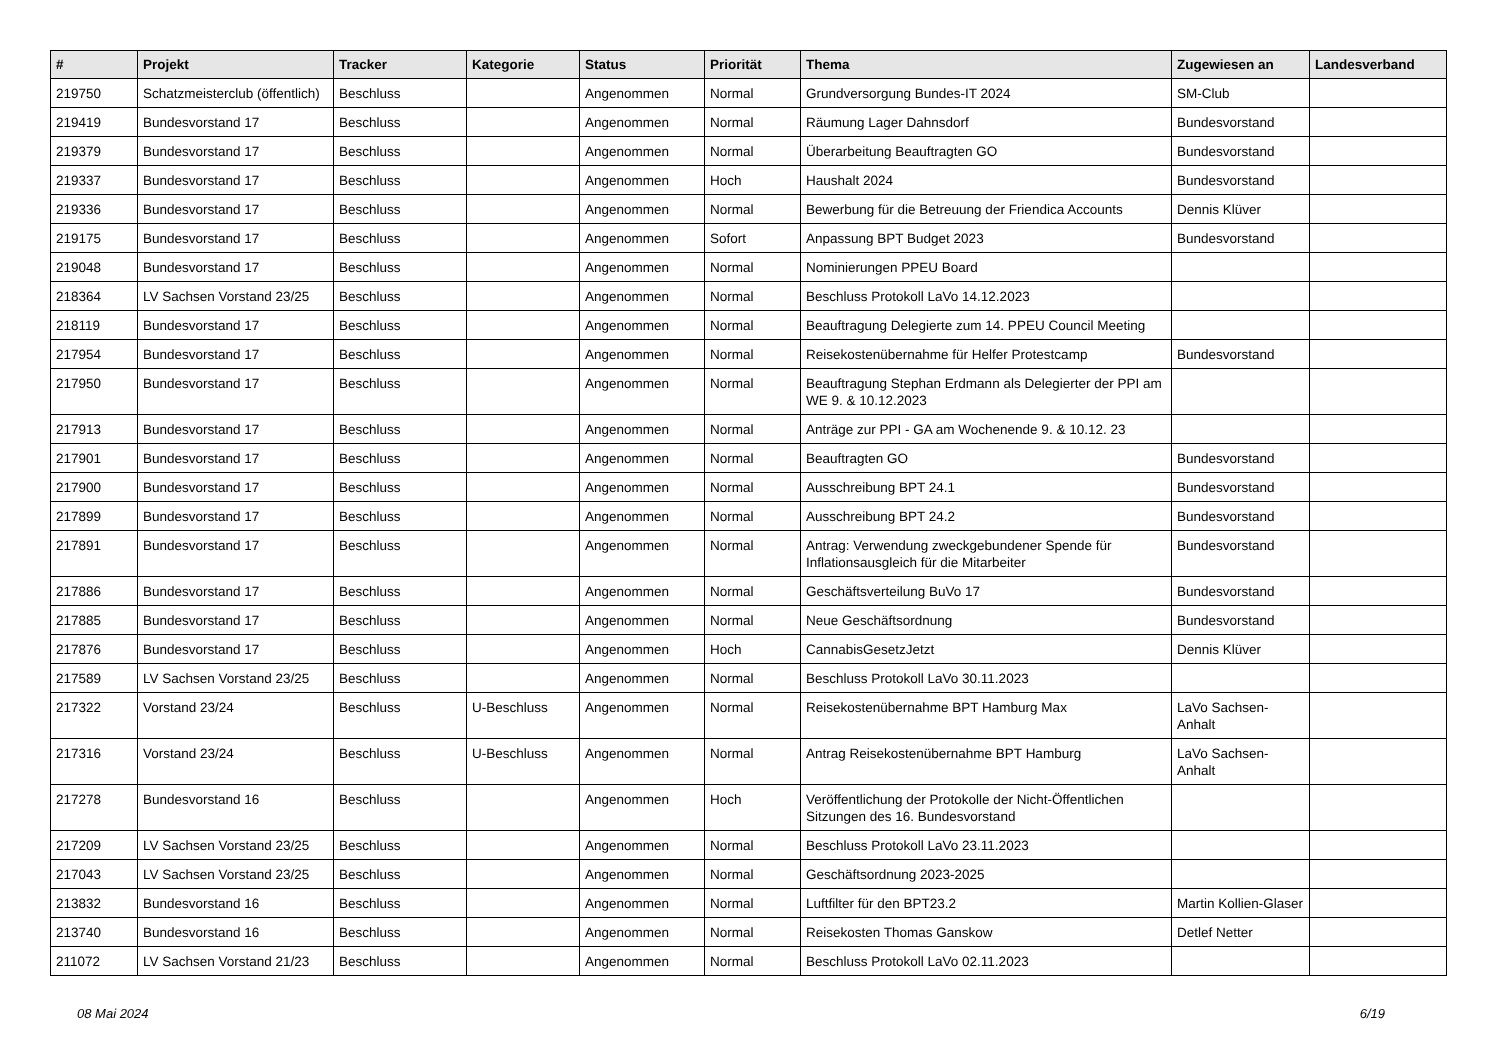| # | Projekt | Tracker | Kategorie | Status | Priorität | Thema | Zugewiesen an | Landesverband |
| --- | --- | --- | --- | --- | --- | --- | --- | --- |
| 219750 | Schatzmeisterclub (öffentlich) | Beschluss | | Angenommen | Normal | Grundversorgung Bundes-IT 2024 | SM-Club | |
| 219419 | Bundesvorstand 17 | Beschluss | | Angenommen | Normal | Räumung Lager Dahnsdorf | Bundesvorstand | |
| 219379 | Bundesvorstand 17 | Beschluss | | Angenommen | Normal | Überarbeitung Beauftragten GO | Bundesvorstand | |
| 219337 | Bundesvorstand 17 | Beschluss | | Angenommen | Hoch | Haushalt 2024 | Bundesvorstand | |
| 219336 | Bundesvorstand 17 | Beschluss | | Angenommen | Normal | Bewerbung für die Betreuung der Friendica Accounts | Dennis Klüver | |
| 219175 | Bundesvorstand 17 | Beschluss | | Angenommen | Sofort | Anpassung BPT Budget 2023 | Bundesvorstand | |
| 219048 | Bundesvorstand 17 | Beschluss | | Angenommen | Normal | Nominierungen PPEU Board | | |
| 218364 | LV Sachsen Vorstand 23/25 | Beschluss | | Angenommen | Normal | Beschluss Protokoll LaVo 14.12.2023 | | |
| 218119 | Bundesvorstand 17 | Beschluss | | Angenommen | Normal | Beauftragung Delegierte zum 14. PPEU Council Meeting | | |
| 217954 | Bundesvorstand 17 | Beschluss | | Angenommen | Normal | Reisekostenübernahme für Helfer Protestcamp | Bundesvorstand | |
| 217950 | Bundesvorstand 17 | Beschluss | | Angenommen | Normal | Beauftragung Stephan Erdmann als Delegierter der PPI am WE 9. & 10.12.2023 | | |
| 217913 | Bundesvorstand 17 | Beschluss | | Angenommen | Normal | Anträge zur PPI - GA am Wochenende 9. & 10.12. 23 | | |
| 217901 | Bundesvorstand 17 | Beschluss | | Angenommen | Normal | Beauftragten GO | Bundesvorstand | |
| 217900 | Bundesvorstand 17 | Beschluss | | Angenommen | Normal | Ausschreibung BPT 24.1 | Bundesvorstand | |
| 217899 | Bundesvorstand 17 | Beschluss | | Angenommen | Normal | Ausschreibung BPT 24.2 | Bundesvorstand | |
| 217891 | Bundesvorstand 17 | Beschluss | | Angenommen | Normal | Antrag: Verwendung zweckgebundener Spende für Inflationsausgleich für die Mitarbeiter | Bundesvorstand | |
| 217886 | Bundesvorstand 17 | Beschluss | | Angenommen | Normal | Geschäftsverteilung BuVo 17 | Bundesvorstand | |
| 217885 | Bundesvorstand 17 | Beschluss | | Angenommen | Normal | Neue Geschäftsordnung | Bundesvorstand | |
| 217876 | Bundesvorstand 17 | Beschluss | | Angenommen | Hoch | CannabisGesetzJetzt | Dennis Klüver | |
| 217589 | LV Sachsen Vorstand 23/25 | Beschluss | | Angenommen | Normal | Beschluss Protokoll LaVo 30.11.2023 | | |
| 217322 | Vorstand 23/24 | Beschluss | U-Beschluss | Angenommen | Normal | Reisekostenübernahme BPT Hamburg Max | LaVo Sachsen-Anhalt | |
| 217316 | Vorstand 23/24 | Beschluss | U-Beschluss | Angenommen | Normal | Antrag Reisekostenübernahme BPT Hamburg | LaVo Sachsen-Anhalt | |
| 217278 | Bundesvorstand 16 | Beschluss | | Angenommen | Hoch | Veröffentlichung der Protokolle der Nicht-Öffentlichen Sitzungen des 16. Bundesvorstand | | |
| 217209 | LV Sachsen Vorstand 23/25 | Beschluss | | Angenommen | Normal | Beschluss Protokoll LaVo 23.11.2023 | | |
| 217043 | LV Sachsen Vorstand 23/25 | Beschluss | | Angenommen | Normal | Geschäftsordnung 2023-2025 | | |
| 213832 | Bundesvorstand 16 | Beschluss | | Angenommen | Normal | Luftfilter für den BPT23.2 | Martin Kollien-Glaser | |
| 213740 | Bundesvorstand 16 | Beschluss | | Angenommen | Normal | Reisekosten Thomas Ganskow | Detlef Netter | |
| 211072 | LV Sachsen Vorstand 21/23 | Beschluss | | Angenommen | Normal | Beschluss Protokoll LaVo 02.11.2023 | | |
08 Mai 2024 6/19